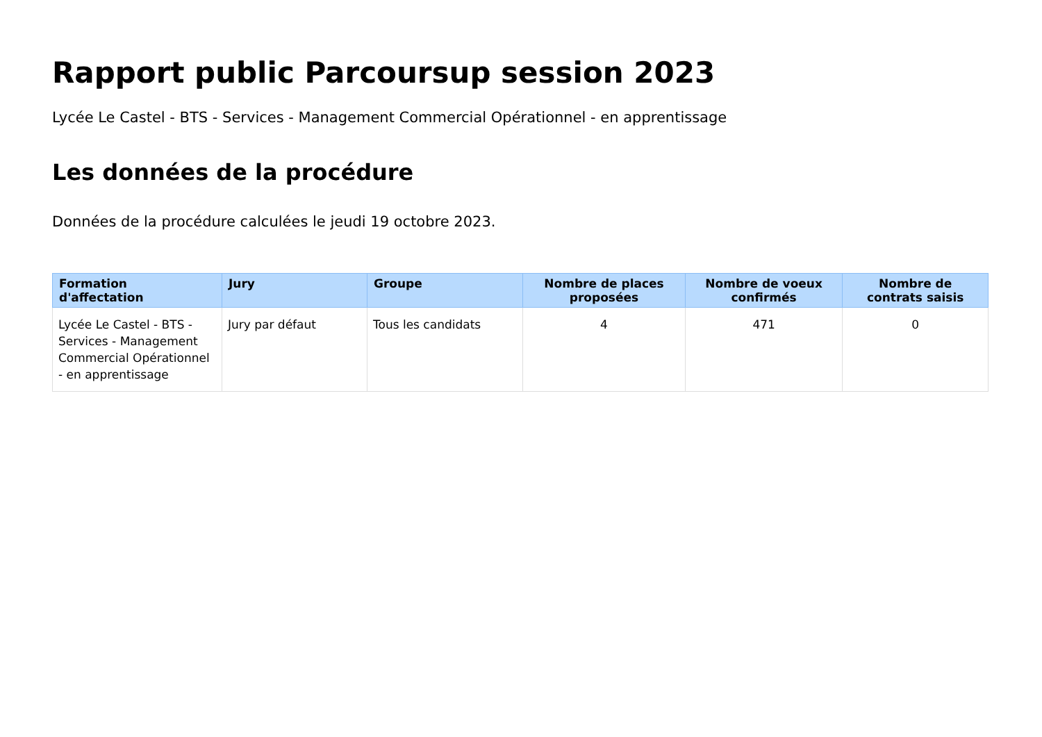Rapport public Parcoursup session 2023
Lycée Le Castel - BTS - Services - Management Commercial Opérationnel - en apprentissage
Les données de la procédure
Données de la procédure calculées le jeudi 19 octobre 2023.
| Formation d'affectation | Jury | Groupe | Nombre de places proposées | Nombre de voeux confirmés | Nombre de contrats saisis |
| --- | --- | --- | --- | --- | --- |
| Lycée Le Castel - BTS - Services - Management Commercial Opérationnel - en apprentissage | Jury par défaut | Tous les candidats | 4 | 471 | 0 |